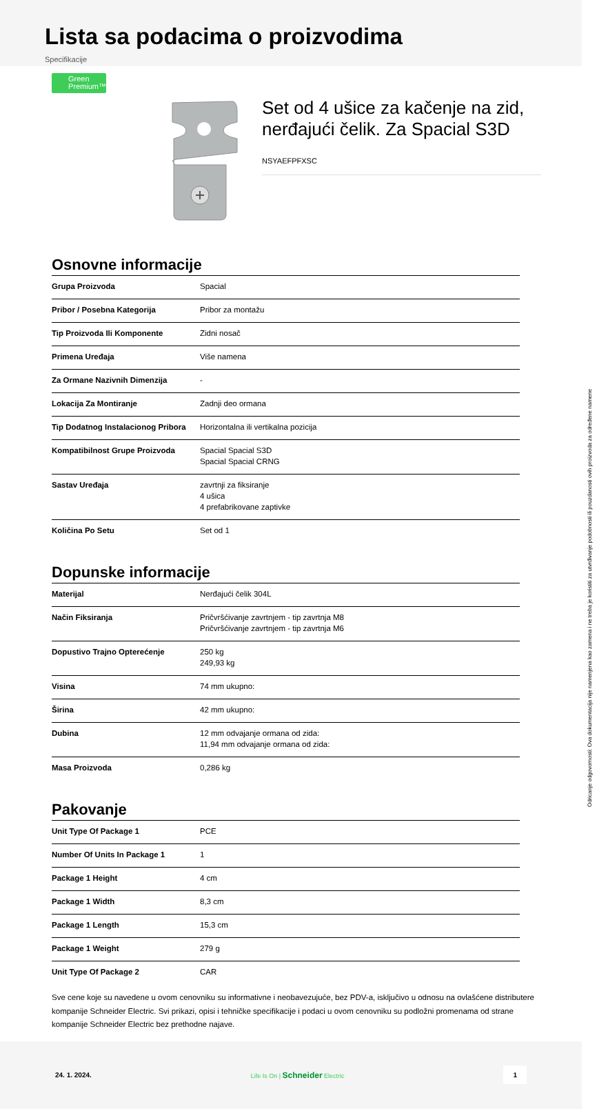Lista sa podacima o proizvodima
Specifikacije
Green
Premium™
Set od 4 ušice za kačenje na zid, nerđajući čelik. Za Spacial S3D
NSYAEFPFXSC
Osnovne informacije
| Grupa Proizvoda | Spacial |
| Pribor / Posebna Kategorija | Pribor za montažu |
| Tip Proizvoda Ili Komponente | Zidni nosač |
| Primena Uređaja | Više namena |
| Za Ormane Nazivnih Dimenzija | - |
| Lokacija Za Montiranje | Zadnji deo ormana |
| Tip Dodatnog Instalacionog Pribora | Horizontalna ili vertikalna pozicija |
| Kompatibilnost Grupe Proizvoda | Spacial Spacial S3D Spacial Spacial CRNG |
| Sastav Uređaja | zavrtnji za fiksiranje 4 ušica 4 prefabrikovane zaptivke |
| Količina Po Setu | Set od 1 |
Dopunske informacije
| Materijal | Nerđajući čelik 304L |
| Način Fiksiranja | Pričvršćivanje zavrtnjem - tip zavrtnja M8 Pričvršćivanje zavrtnjem - tip zavrtnja M6 |
| Dopustivo Trajno Opterećenje | 250 kg 249,93 kg |
| Visina | 74 mm ukupno: |
| Širina | 42 mm ukupno: |
| Dubina | 12 mm odvajanje ormana od zida: 11,94 mm odvajanje ormana od zida: |
| Masa Proizvoda | 0,286 kg |
Pakovanje
| Unit Type Of Package 1 | PCE |
| Number Of Units In Package 1 | 1 |
| Package 1 Height | 4 cm |
| Package 1 Width | 8,3 cm |
| Package 1 Length | 15,3 cm |
| Package 1 Weight | 279 g |
| Unit Type Of Package 2 | CAR |
Sve cene koje su navedene u ovom cenovniku su informativne i neobavezujuće, bez PDV-a, isključivo u odnosu na ovlašćene distributere kompanije Schneider Electric. Svi prikazi, opisi i tehničke specifikacije i podaci u ovom cenovniku su podložni promenama od strane kompanije Schneider Electric bez prethodne najave.
24. 1. 2024. Life Is On | Schneider Electric 1
Odricanje odgovornosti: Ova dokumentacija nije namenjena kao zamena i ne treba je koristiti za utvrđivanje podobnosti ili pouzdanosti ovih proizvoda za određene namene